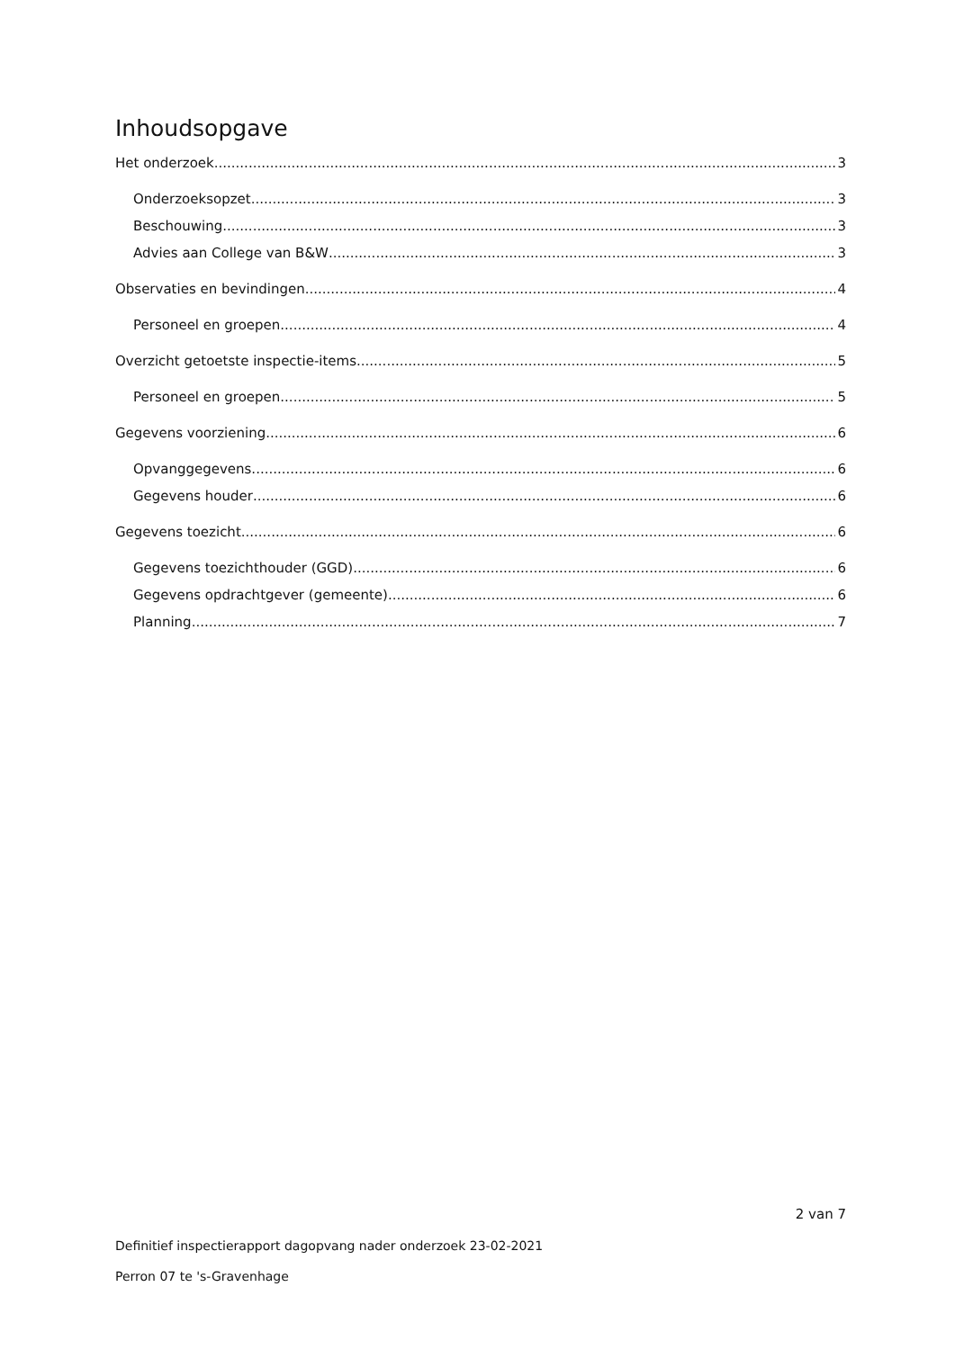Inhoudsopgave
Het onderzoek 3
Onderzoeksopzet 3
Beschouwing 3
Advies aan College van B&W 3
Observaties en bevindingen 4
Personeel en groepen 4
Overzicht getoetste inspectie-items 5
Personeel en groepen 5
Gegevens voorziening 6
Opvanggegevens 6
Gegevens houder 6
Gegevens toezicht 6
Gegevens toezichthouder (GGD) 6
Gegevens opdrachtgever (gemeente) 6
Planning 7
2 van 7
Definitief inspectierapport dagopvang nader onderzoek 23-02-2021
Perron 07 te 's-Gravenhage